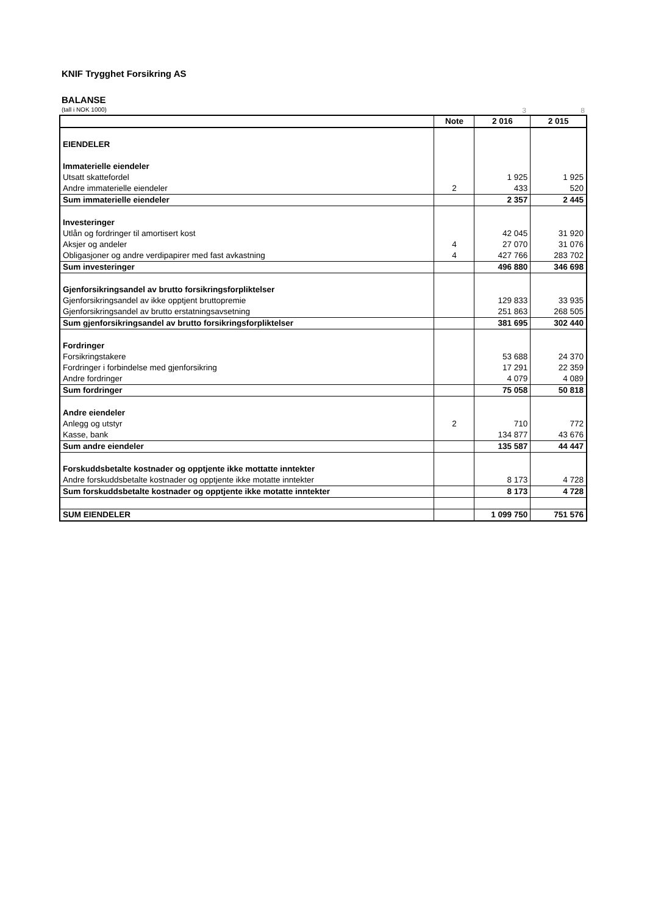KNIF Trygghet Forsikring AS
BALANSE
(tall i NOK 1000) 3 8
| | Note | 2 016 | 2 015 |
| --- | --- | --- | --- |
| EIENDELER | | | |
| Immaterielle eiendeler | | | |
| Utsatt skattefordel | | 1 925 | 1 925 |
| Andre immaterielle eiendeler | 2 | 433 | 520 |
| Sum immaterielle eiendeler | | 2 357 | 2 445 |
| Investeringer | | | |
| Utlån og fordringer til amortisert kost | | 42 045 | 31 920 |
| Aksjer og andeler | 4 | 27 070 | 31 076 |
| Obligasjoner og andre verdipapirer med fast avkastning | 4 | 427 766 | 283 702 |
| Sum investeringer | | 496 880 | 346 698 |
| Gjenforsikringsandel av brutto forsikringsforpliktelser | | | |
| Gjenforsikringsandel av ikke opptjent bruttopremie | | 129 833 | 33 935 |
| Gjenforsikringsandel av brutto erstatningsavsetning | | 251 863 | 268 505 |
| Sum gjenforsikringsandel av brutto forsikringsforpliktelser | | 381 695 | 302 440 |
| Fordringer | | | |
| Forsikringstakere | | 53 688 | 24 370 |
| Fordringer i forbindelse med gjenforsikring | | 17 291 | 22 359 |
| Andre fordringer | | 4 079 | 4 089 |
| Sum fordringer | | 75 058 | 50 818 |
| Andre eiendeler | | | |
| Anlegg og utstyr | 2 | 710 | 772 |
| Kasse, bank | | 134 877 | 43 676 |
| Sum andre eiendeler | | 135 587 | 44 447 |
| Forskuddsbetalte kostnader og opptjente ikke mottatte inntekter | | | |
| Andre forskuddsbetalte kostnader og opptjente ikke motatte inntekter | | 8 173 | 4 728 |
| Sum forskuddsbetalte kostnader og opptjente ikke motatte inntekter | | 8 173 | 4 728 |
| SUM EIENDELER | | 1 099 750 | 751 576 |